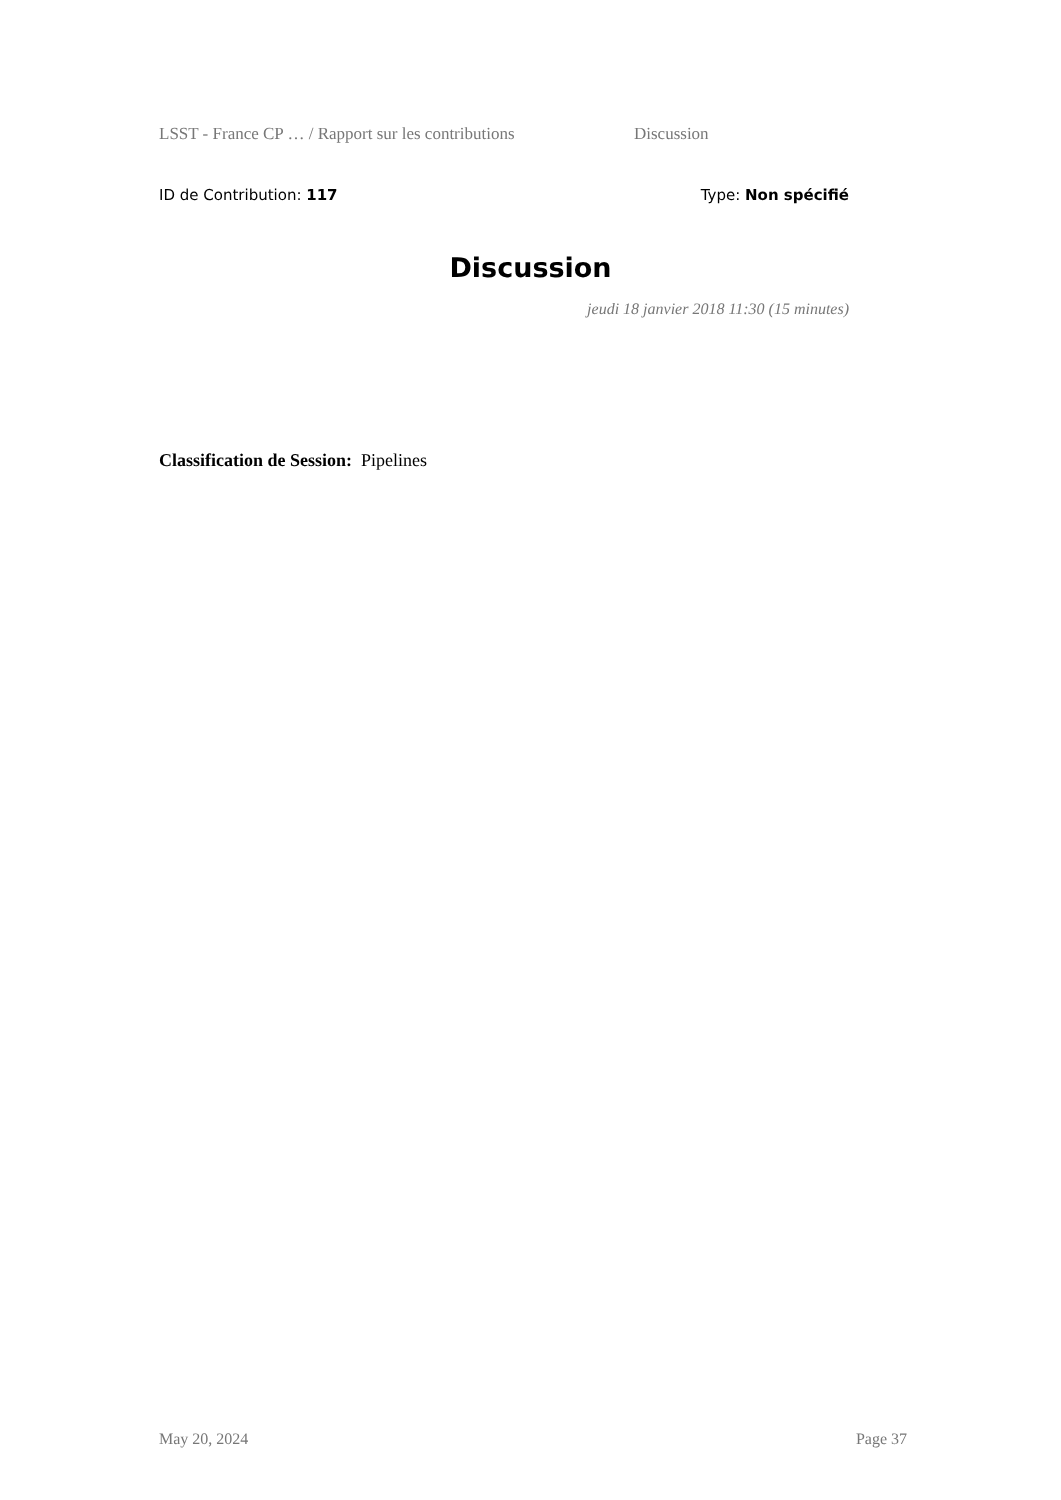LSST - France CP … / Rapport sur les contributions Discussion
ID de Contribution: 117 Type: Non spécifié
Discussion
jeudi 18 janvier 2018 11:30 (15 minutes)
Classification de Session: Pipelines
May 20, 2024 Page 37